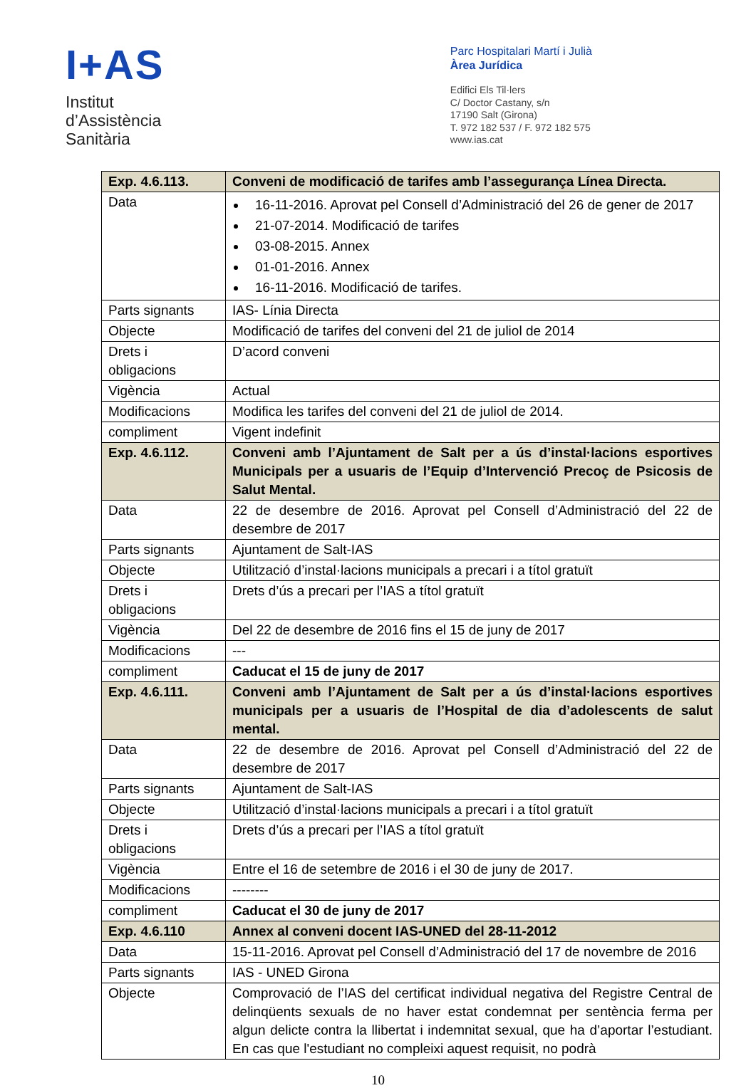I+AS
Institut
d’Assistència
Sanitària
Parc Hospitalari Martí i Julià
Àrea Jurídica
Edifici Els Til·lers
C/ Doctor Castany, s/n
17190 Salt (Girona)
T. 972 182 537 / F. 972 182 575
www.ias.cat
| Exp. 4.6.113. | Conveni de modificació de tarifes amb l’assegurança Línea Directa. |
| Data | 16-11-2016. Aprovat pel Consell d’Administració del 26 de gener de 2017 21-07-2014. Modificació de tarifes 03-08-2015. Annex 01-01-2016. Annex 16-11-2016. Modificació de tarifes. |
| Parts signants | IAS- Línia Directa |
| Objecte | Modificació de tarifes del conveni del 21 de juliol de 2014 |
| Drets i obligacions | D’acord conveni |
| Vigència | Actual |
| Modificacions | Modifica les tarifes del conveni del 21 de juliol de 2014. |
| compliment | Vigent indefinit |
| Exp. 4.6.112. | Conveni amb l’Ajuntament de Salt per a ús d’instal·lacions esportives Municipals per a usuaris de l’Equip d’Intervenció Precoç de Psicosis de Salut Mental. |
| Data | 22 de desembre de 2016. Aprovat pel Consell d’Administració del 22 de desembre de 2017 |
| Parts signants | Ajuntament de Salt-IAS |
| Objecte | Utilització d’instal·lacions municipals a precari i a títol gratuït |
| Drets i obligacions | Drets d’ús a precari per l’IAS a títol gratuït |
| Vigència | Del 22 de desembre de 2016 fins el 15 de juny de 2017 |
| Modificacions | --- |
| compliment | Caducat el 15 de juny de 2017 |
| Exp. 4.6.111. | Conveni amb l’Ajuntament de Salt per a ús d’instal·lacions esportives municipals per a usuaris de l’Hospital de dia d’adolescents de salut mental. |
| Data | 22 de desembre de 2016. Aprovat pel Consell d’Administració del 22 de desembre de 2017 |
| Parts signants | Ajuntament de Salt-IAS |
| Objecte | Utilització d’instal·lacions municipals a precari i a títol gratuït |
| Drets i obligacions | Drets d’ús a precari per l’IAS a títol gratuït |
| Vigència | Entre el 16 de setembre de 2016 i el 30 de juny de 2017. |
| Modificacions | -------- |
| compliment | Caducat el 30 de juny de 2017 |
| Exp. 4.6.110 | Annex al conveni docent IAS-UNED del 28-11-2012 |
| Data | 15-11-2016. Aprovat pel Consell d’Administració del 17 de novembre de 2016 |
| Parts signants | IAS - UNED Girona |
| Objecte | Comprovació de l’IAS del certificat individual negativa del Registre Central de delinqüents sexuals de no haver estat condemnat per sentència ferma per algun delicte contra la llibertat i indemnitat sexual, que ha d’aportar l’estudiant. En cas que l'estudiant no compleixi aquest requisit, no podrà |
10